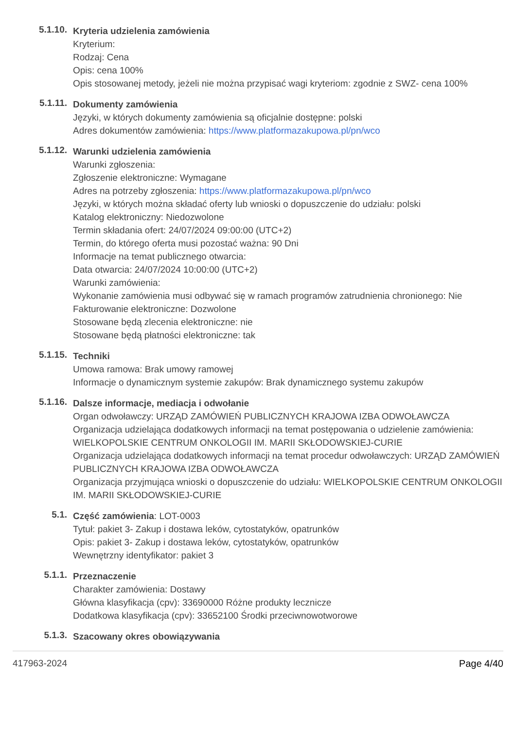5.1.10.
Kryteria udzielenia zamówienia
Kryterium:
Rodzaj: Cena
Opis: cena 100%
Opis stosowanej metody, jeżeli nie można przypisać wagi kryteriom: zgodnie z SWZ- cena 100%
5.1.11.
Dokumenty zamówienia
Języki, w których dokumenty zamówienia są oficjalnie dostępne: polski
Adres dokumentów zamówienia: https://www.platformazakupowa.pl/pn/wco
5.1.12.
Warunki udzielenia zamówienia
Warunki zgłoszenia:
Zgłoszenie elektroniczne: Wymagane
Adres na potrzeby zgłoszenia: https://www.platformazakupowa.pl/pn/wco
Języki, w których można składać oferty lub wnioski o dopuszczenie do udziału: polski
Katalog elektroniczny: Niedozwolone
Termin składania ofert: 24/07/2024 09:00:00 (UTC+2)
Termin, do którego oferta musi pozostać ważna: 90 Dni
Informacje na temat publicznego otwarcia:
Data otwarcia: 24/07/2024 10:00:00 (UTC+2)
Warunki zamówienia:
Wykonanie zamówienia musi odbywać się w ramach programów zatrudnienia chronionego: Nie
Fakturowanie elektroniczne: Dozwolone
Stosowane będą zlecenia elektroniczne: nie
Stosowane będą płatności elektroniczne: tak
5.1.15.
Techniki
Umowa ramowa: Brak umowy ramowej
Informacje o dynamicznym systemie zakupów: Brak dynamicznego systemu zakupów
5.1.16.
Dalsze informacje, mediacja i odwołanie
Organ odwoławczy: URZĄD ZAMÓWIEŃ PUBLICZNYCH KRAJOWA IZBA ODWOŁAWCZA
Organizacja udzielająca dodatkowych informacji na temat postępowania o udzielenie zamówienia: WIELKOPOLSKIE CENTRUM ONKOLOGII IM. MARII SKŁODOWSKIEJ-CURIE
Organizacja udzielająca dodatkowych informacji na temat procedur odwoławczych: URZĄD ZAMÓWIEŃ PUBLICZNYCH KRAJOWA IZBA ODWOŁAWCZA
Organizacja przyjmująca wnioski o dopuszczenie do udziału: WIELKOPOLSKIE CENTRUM ONKOLOGII IM. MARII SKŁODOWSKIEJ-CURIE
5.1.
Część zamówienia: LOT-0003
Tytuł: pakiet 3- Zakup i dostawa leków, cytostatyków, opatrunków
Opis: pakiet 3- Zakup i dostawa leków, cytostatyków, opatrunków
Wewnętrzny identyfikator: pakiet 3
5.1.1.
Przeznaczenie
Charakter zamówienia: Dostawy
Główna klasyfikacja (cpv): 33690000 Różne produkty lecznicze
Dodatkowa klasyfikacja (cpv): 33652100 Środki przeciwnowotworowe
5.1.3.
Szacowany okres obowiązywania
417963-2024 Page 4/40